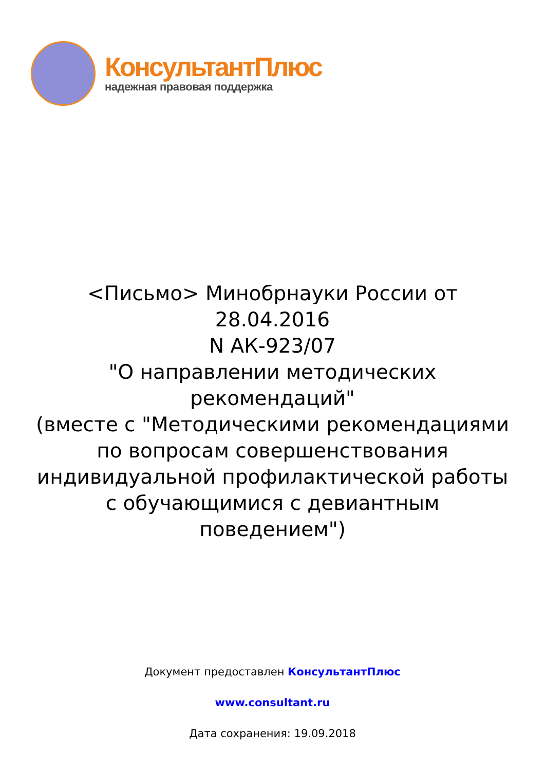КонсультантПлюс
надежная правовая поддержка
<Письмо> Минобрнауки России от 28.04.2016
N АК-923/07
"О направлении методических рекомендаций"
(вместе с "Методическими рекомендациями по вопросам совершенствования индивидуальной профилактической работы с обучающимися с девиантным поведением")
Документ предоставлен КонсультантПлюс
www.consultant.ru
Дата сохранения: 19.09.2018